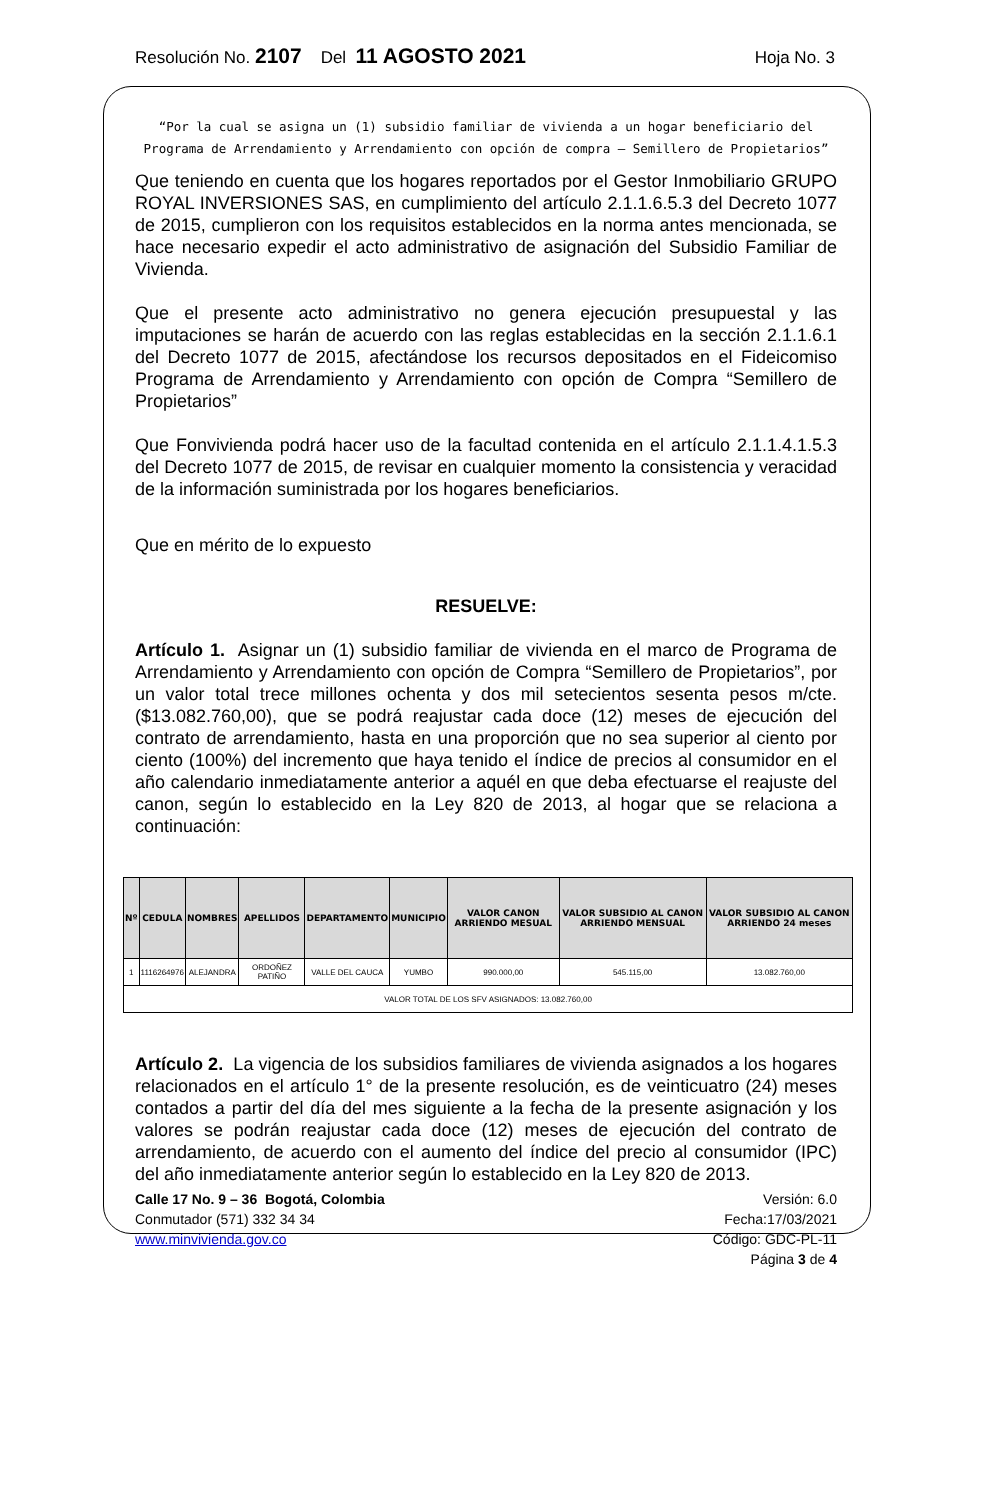Resolución No. 2107 Del 11 AGOSTO 2021 Hoja No. 3
“Por la cual se asigna un (1) subsidio familiar de vivienda a un hogar beneficiario del Programa de Arrendamiento y Arrendamiento con opción de compra – Semillero de Propietarios”
Que teniendo en cuenta que los hogares reportados por el Gestor Inmobiliario GRUPO ROYAL INVERSIONES SAS, en cumplimiento del artículo 2.1.1.6.5.3 del Decreto 1077 de 2015, cumplieron con los requisitos establecidos en la norma antes mencionada, se hace necesario expedir el acto administrativo de asignación del Subsidio Familiar de Vivienda.
Que el presente acto administrativo no genera ejecución presupuestal y las imputaciones se harán de acuerdo con las reglas establecidas en la sección 2.1.1.6.1 del Decreto 1077 de 2015, afectándose los recursos depositados en el Fideicomiso Programa de Arrendamiento y Arrendamiento con opción de Compra “Semillero de Propietarios”
Que Fonvivienda podrá hacer uso de la facultad contenida en el artículo 2.1.1.4.1.5.3 del Decreto 1077 de 2015, de revisar en cualquier momento la consistencia y veracidad de la información suministrada por los hogares beneficiarios.
Que en mérito de lo expuesto
RESUELVE:
Artículo 1. Asignar un (1) subsidio familiar de vivienda en el marco de Programa de Arrendamiento y Arrendamiento con opción de Compra “Semillero de Propietarios”, por un valor total trece millones ochenta y dos mil setecientos sesenta pesos m/cte. ($13.082.760,00), que se podrá reajustar cada doce (12) meses de ejecución del contrato de arrendamiento, hasta en una proporción que no sea superior al ciento por ciento (100%) del incremento que haya tenido el índice de precios al consumidor en el año calendario inmediatamente anterior a aquél en que deba efectuarse el reajuste del canon, según lo establecido en la Ley 820 de 2013, al hogar que se relaciona a continuación:
| Nº | CEDULA | NOMBRES | APELLIDOS | DEPARTAMENTO | MUNICIPIO | VALOR CANON ARRIENDO MESUAL | VALOR SUBSIDIO AL CANON ARRIENDO MENSUAL | VALOR SUBSIDIO AL CANON ARRIENDO 24 meses |
| --- | --- | --- | --- | --- | --- | --- | --- | --- |
| 1 | 1116264976 | ALEJANDRA | ORDOÑEZ PATIÑO | VALLE DEL CAUCA | YUMBO | 990.000,00 | 545.115,00 | 13.082.760,00 |
| VALOR TOTAL DE LOS SFV ASIGNADOS: 13.082.760,00 | | | | | | | | |
Artículo 2. La vigencia de los subsidios familiares de vivienda asignados a los hogares relacionados en el artículo 1° de la presente resolución, es de veinticuatro (24) meses contados a partir del día del mes siguiente a la fecha de la presente asignación y los valores se podrán reajustar cada doce (12) meses de ejecución del contrato de arrendamiento, de acuerdo con el aumento del índice del precio al consumidor (IPC) del año inmediatamente anterior según lo establecido en la Ley 820 de 2013.
Calle 17 No. 9 – 36 Bogotá, Colombia
Conmutador (571) 332 34 34
www.minvivienda.gov.co
Versión: 6.0
Fecha:17/03/2021
Código: GDC-PL-11
Página 3 de 4